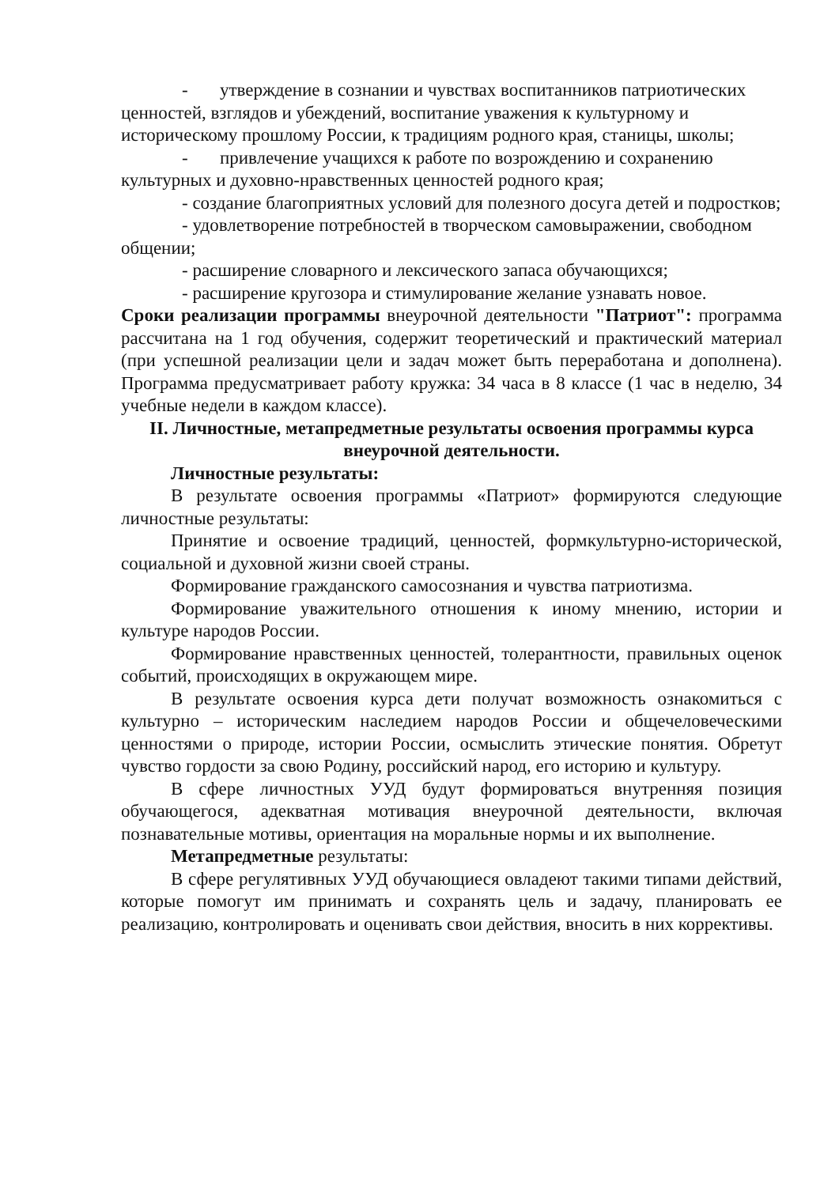- утверждение в сознании и чувствах воспитанников патриотических ценностей, взглядов и убеждений, воспитание уважения к культурному и историческому прошлому России, к традициям родного края, станицы, школы;
- привлечение учащихся к работе по возрождению и сохранению культурных и духовно-нравственных ценностей родного края;
- создание благоприятных условий для полезного досуга детей и подростков;
- удовлетворение потребностей в творческом самовыражении, свободном общении;
- расширение словарного и лексического запаса обучающихся;
- расширение кругозора и стимулирование желание узнавать новое.
Сроки реализации программы внеурочной деятельности "Патриот": программа рассчитана на 1 год обучения, содержит теоретический и практический материал (при успешной реализации цели и задач может быть переработана и дополнена). Программа предусматривает работу кружка: 34 часа в 8 классе (1 час в неделю, 34 учебные недели в каждом классе).
II. Личностные, метапредметные результаты освоения программы курса внеурочной деятельности.
Личностные результаты:
В результате освоения программы «Патриот» формируются следующие личностные результаты:
Принятие и освоение традиций, ценностей, формкультурно-исторической, социальной и духовной жизни своей страны.
Формирование гражданского самосознания и чувства патриотизма.
Формирование уважительного отношения к иному мнению, истории и культуре народов России.
Формирование нравственных ценностей, толерантности, правильных оценок событий, происходящих в окружающем мире.
В результате освоения курса дети получат возможность ознакомиться с культурно – историческим наследием народов России и общечеловеческими ценностями о природе, истории России, осмыслить этические понятия. Обретут чувство гордости за свою Родину, российский народ, его историю и культуру.
В сфере личностных УУД будут формироваться внутренняя позиция обучающегося, адекватная мотивация внеурочной деятельности, включая познавательные мотивы, ориентация на моральные нормы и их выполнение.
Метапредметные результаты:
В сфере регулятивных УУД обучающиеся овладеют такими типами действий, которые помогут им принимать и сохранять цель и задачу, планировать ее реализацию, контролировать и оценивать свои действия, вносить в них коррективы.